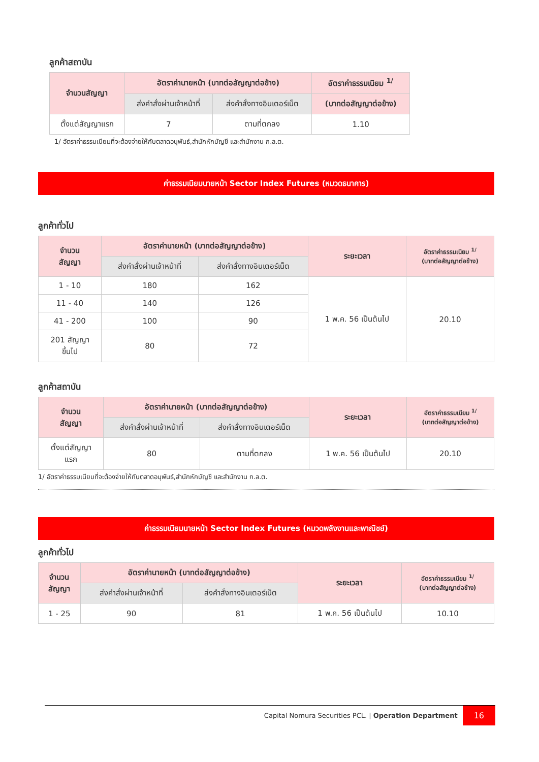ลูกค้าสถาบัน
| จำนวนสัญญา | อัตราค่านายหน้า (บาทต่อสัญญาต่อข้าง) | | อัตราค่าธรรมเนียม <sup>1/</sup> |
| --- | --- | --- | --- |
| | ส่งคำสั่งผ่านเจ้าหน้าที่ | ส่งคำสั่งทางอินเตอร์เน็ต | (บาทต่อสัญญาต่อข้าง) |
| ตั้งแต่สัญญาแรก | 7 | ตามที่ตกลง | 1.10 |
1/ อัตราค่าธรรมเนียมที่จะต้องจ่ายให้กับตลาดอนุพันธ์,สำนักหักบัญชี และสำนักงาน ก.ล.ต.
ค่าธรรมเนียมนายหน้า Sector Index Futures (หมวดธนาคาร)
ลูกค้าทั่วไป
| จำนวน สัญญา | อัตราค่านายหน้า (บาทต่อสัญญาต่อข้าง) | | ระยะเวลา | อัตราค่าธรรมเนียม <sup>1/</sup> (บาทต่อสัญญาต่อข้าง) |
| --- | --- | --- | --- | --- |
| | ส่งคำสั่งผ่านเจ้าหน้าที่ | ส่งคำสั่งทางอินเตอร์เน็ต | | |
| 1 - 10 | 180 | 162 | 1 พ.ค. 56 เป็นต้นไป | 20.10 |
| 11 - 40 | 140 | 126 | | |
| 41 - 200 | 100 | 90 | | |
| 201 สัญญา ขึ้นไป | 80 | 72 | | |
ลูกค้าสถาบัน
| จำนวน สัญญา | อัตราค่านายหน้า (บาทต่อสัญญาต่อข้าง) | | ระยะเวลา | อัตราค่าธรรมเนียม <sup>1/</sup> (บาทต่อสัญญาต่อข้าง) |
| --- | --- | --- | --- | --- |
| | ส่งคำสั่งผ่านเจ้าหน้าที่ | ส่งคำสั่งทางอินเตอร์เน็ต | | |
| ตั้งแต่สัญญา แรก | 80 | ตามที่ตกลง | 1 พ.ค. 56 เป็นต้นไป | 20.10 |
1/ อัตราค่าธรรมเนียมที่จะต้องจ่ายให้กับตลาดอนุพันธ์,สำนักหักบัญชี และสำนักงาน ก.ล.ต.
ค่าธรรมเนียมนายหน้า Sector Index Futures (หมวดพลังงานและพาณิชย์)
ลูกค้าทั่วไป
| จำนวน สัญญา | อัตราค่านายหน้า (บาทต่อสัญญาต่อข้าง) | | ระยะเวลา | อัตราค่าธรรมเนียม <sup>1/</sup> (บาทต่อสัญญาต่อข้าง) |
| --- | --- | --- | --- | --- |
| | ส่งคำสั่งผ่านเจ้าหน้าที่ | ส่งคำสั่งทางอินเตอร์เน็ต | | |
| 1 - 25 | 90 | 81 | 1 พ.ค. 56 เป็นต้นไป | 10.10 |
Capital Nomura Securities PCL. | Operation Department 16